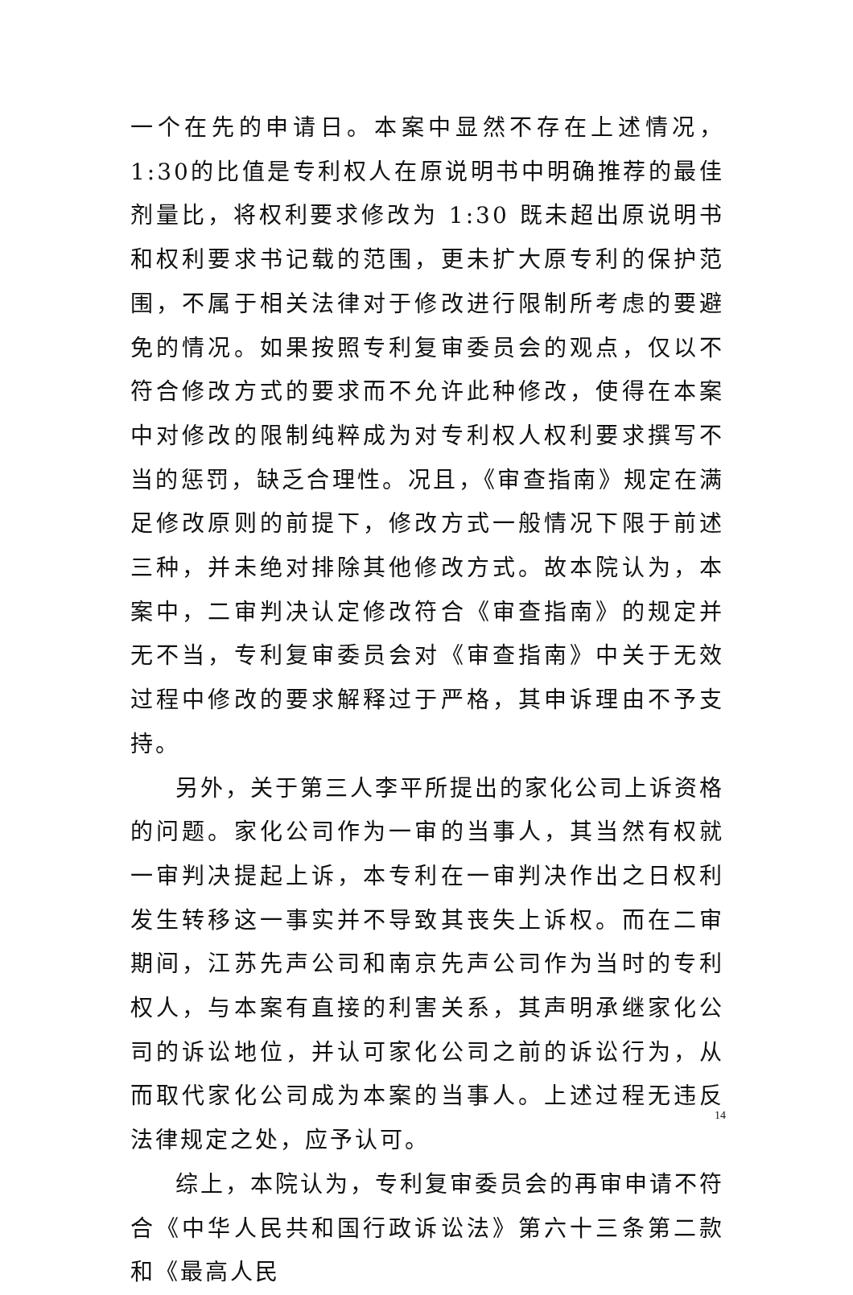一个在先的申请日。本案中显然不存在上述情况，1:30的比值是专利权人在原说明书中明确推荐的最佳剂量比，将权利要求修改为 1:30 既未超出原说明书和权利要求书记载的范围，更未扩大原专利的保护范围，不属于相关法律对于修改进行限制所考虑的要避免的情况。如果按照专利复审委员会的观点，仅以不符合修改方式的要求而不允许此种修改，使得在本案中对修改的限制纯粹成为对专利权人权利要求撰写不当的惩罚，缺乏合理性。况且，《审查指南》规定在满足修改原则的前提下，修改方式一般情况下限于前述三种，并未绝对排除其他修改方式。故本院认为，本案中，二审判决认定修改符合《审查指南》的规定并无不当，专利复审委员会对《审查指南》中关于无效过程中修改的要求解释过于严格，其申诉理由不予支持。
另外，关于第三人李平所提出的家化公司上诉资格的问题。家化公司作为一审的当事人，其当然有权就一审判决提起上诉，本专利在一审判决作出之日权利发生转移这一事实并不导致其丧失上诉权。而在二审期间，江苏先声公司和南京先声公司作为当时的专利权人，与本案有直接的利害关系，其声明承继家化公司的诉讼地位，并认可家化公司之前的诉讼行为，从而取代家化公司成为本案的当事人。上述过程无违反法律规定之处，应予认可。
综上，本院认为，专利复审委员会的再审申请不符合《中华人民共和国行政诉讼法》第六十三条第二款和《最高人民
14